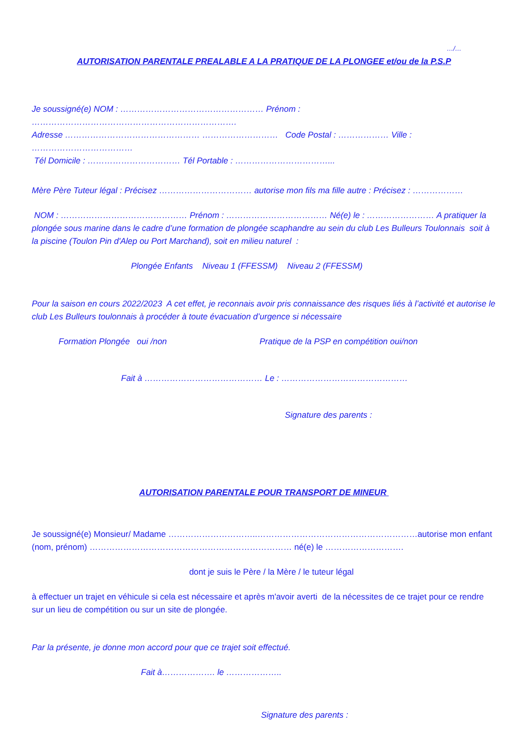…/…
AUTORISATION PARENTALE PREALABLE A LA PRATIQUE DE LA PLONGEE et/ou de la P.S.P
Je soussigné(e) NOM : …………………………………………… Prénom : ……………………………………………………………….
Adresse ………………………………………… ……………………… Code Postal : ……………… Ville : ………………………………
Tél Domicile : …………………………… Tél Portable : ……………………………...
Mère Père Tuteur légal : Précisez …………………………… autorise mon fils ma fille autre : Précisez : ………………
NOM : ……………………………………… Prénom : ……………………………… Né(e) le : …………………… A pratiquer la plongée sous marine dans le cadre d’une formation de plongée scaphandre au sein du club Les Bulleurs Toulonnais soit à la piscine (Toulon Pin d'Alep ou Port Marchand), soit en milieu naturel :
Plongée Enfants Niveau 1 (FFESSM) Niveau 2 (FFESSM)
Pour la saison en cours 2022/2023 A cet effet, je reconnais avoir pris connaissance des risques liés à l’activité et autorise le club Les Bulleurs toulonnais à procéder à toute évacuation d’urgence si nécessaire
Formation Plongée oui /non Pratique de la PSP en compétition oui/non
Fait à …………………………………… Le : ………………………………………
Signature des parents :
AUTORISATION PARENTALE POUR TRANSPORT DE MINEUR
Je soussigné(e) Monsieur/ Madame …………………………..…………………………………………………autorise mon enfant (nom, prénom) ……………………………………………………………… né(e) le ……………………….
dont je suis le Père / la Mère / le tuteur légal
à effectuer un trajet en véhicule si cela est nécessaire et après m'avoir averti de la nécessites de ce trajet pour ce rendre sur un lieu de compétition ou sur un site de plongée.
Par la présente, je donne mon accord pour que ce trajet soit effectué.
Fait à………………. le ………………..
Signature des parents :